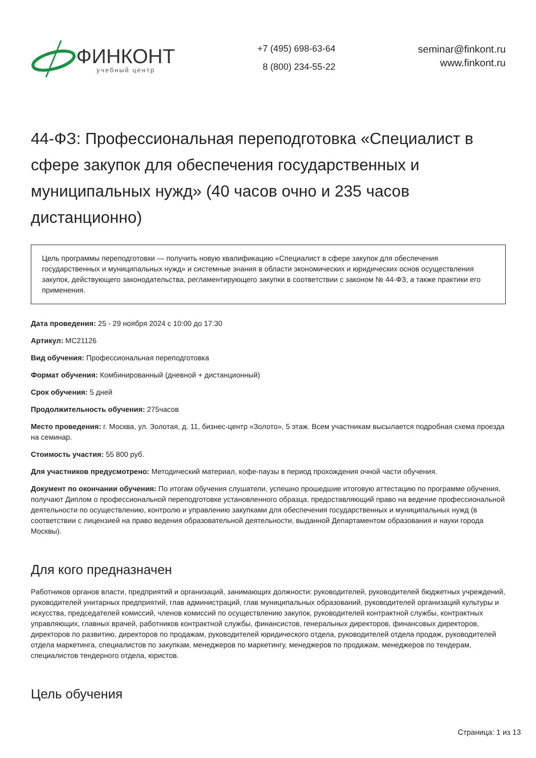ФИНКОНТ
учебный центр
+7 (495) 698-63-64
8 (800) 234-55-22
seminar@finkont.ru
www.finkont.ru
44-ФЗ: Профессиональная переподготовка «Специалист в сфере закупок для обеспечения государственных и муниципальных нужд» (40 часов очно и 235 часов дистанционно)
Цель программы переподготовки — получить новую квалификацию «Специалист в сфере закупок для обеспечения государственных и муниципальных нужд» и системные знания в области экономических и юридических основ осуществления закупок, действующего законодательства, регламентирующего закупки в соответствии с законом № 44-ФЗ, а также практики его применения.
Дата проведения: 25 - 29 ноября 2024 с 10:00 до 17:30
Артикул: МС21126
Вид обучения: Профессиональная переподготовка
Формат обучения: Комбинированный (дневной + дистанционный)
Срок обучения: 5 дней
Продолжительность обучения: 275часов
Место проведения: г. Москва, ул. Золотая, д. 11, бизнес-центр «Золото», 5 этаж. Всем участникам высылается подробная схема проезда на семинар.
Стоимость участия: 55 800 руб.
Для участников предусмотрено: Методический материал, кофе-паузы в период прохождения очной части обучения.
Документ по окончании обучения: По итогам обучения слушатели, успешно прошедшие итоговую аттестацию по программе обучения, получают Диплом о профессиональной переподготовке установленного образца, предоставляющий право на ведение профессиональной деятельности по осуществлению, контролю и управлению закупками для обеспечения государственных и муниципальных нужд (в соответствии с лицензией на право ведения образовательной деятельности, выданной Департаментом образования и науки города Москвы).
Для кого предназначен
Работников органов власти, предприятий и организаций, занимающих должности: руководителей, руководителей бюджетных учреждений, руководителей унитарных предприятий, глав администраций, глав муниципальных образований, руководителей организаций культуры и искусства, председателей комиссий, членов комиссий по осуществлению закупок, руководителей контрактной службы, контрактных управляющих, главных врачей, работников контрактной службы, финансистов, генеральных директоров, финансовых директоров, директоров по развитию, директоров по продажам, руководителей юридического отдела, руководителей отдела продаж, руководителей отдела маркетинга, специалистов по закупкам, менеджеров по маркетингу, менеджеров по продажам, менеджеров по тендерам, специалистов тендерного отдела, юристов.
Цель обучения
Страница: 1 из 13